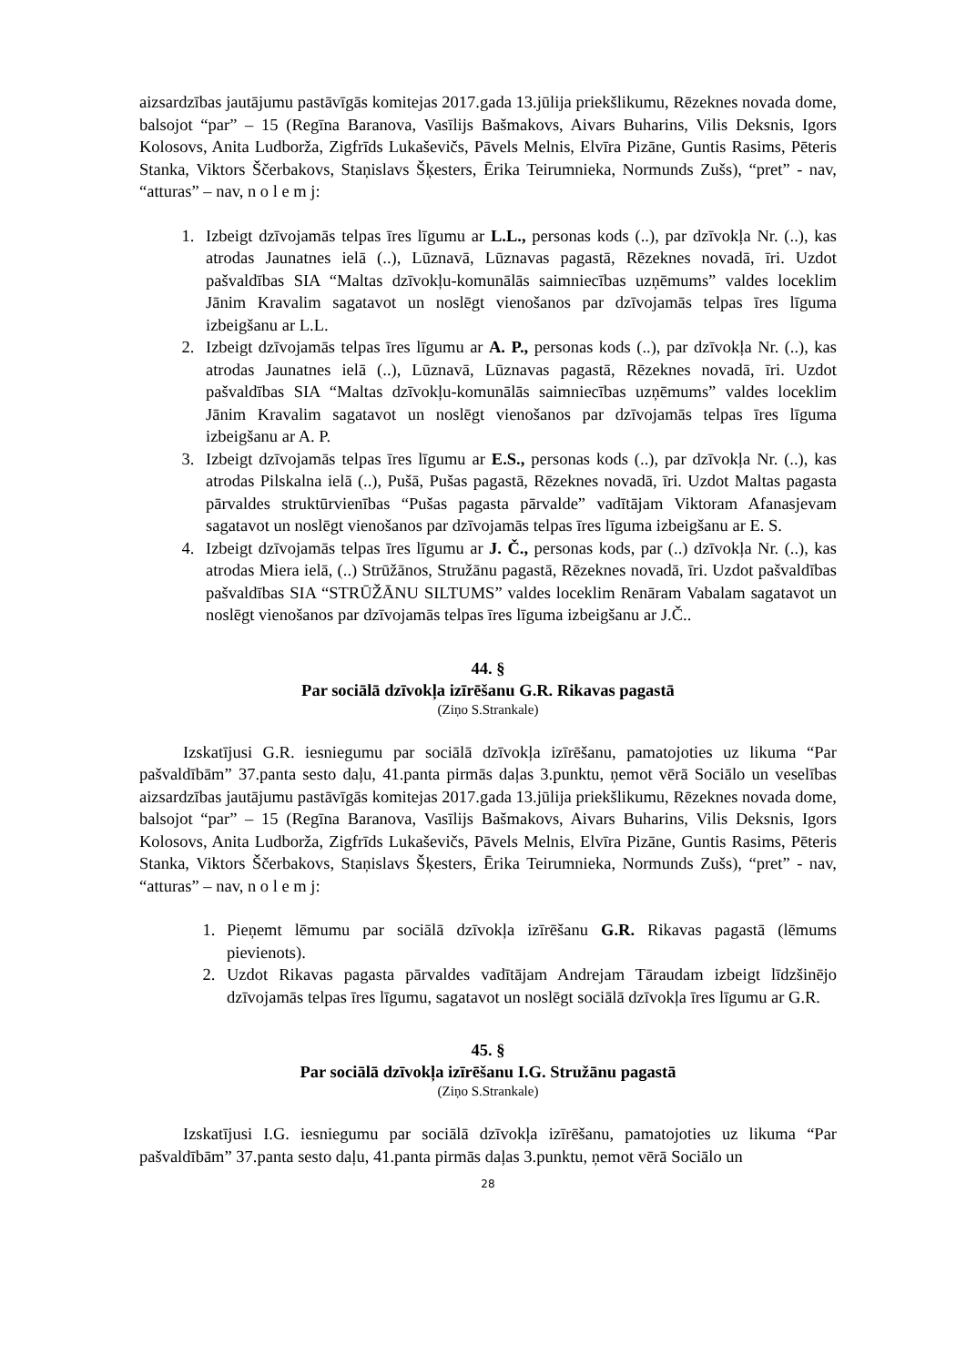aizsardzības jautājumu pastāvīgās komitejas 2017.gada 13.jūlija priekšlikumu, Rēzeknes novada dome, balsojot “par” – 15 (Regīna Baranova, Vasīlijs Bašmakovs, Aivars Buharins, Vilis Deksnis, Igors Kolosovs, Anita Ludborža, Zigfrīds Lukaševičs, Pāvels Melnis, Elvīra Pizāne, Guntis Rasims, Pēteris Stanka, Viktors Ščerbakovs, Staņislavs Šķesters, Ērika Teirumnieka, Normunds Zušs), “pret” - nav, “atturas” – nav, n o l e m j:
1. Izbeigt dzīvojamās telpas īres līgumu ar L.L., personas kods (..), par dzīvokļa Nr. (..), kas atrodas Jaunatnes ielā (..), Lūznavā, Lūznavas pagastā, Rēzeknes novadā, īri. Uzdot pašvaldības SIA “Maltas dzīvokļu-komunālās saimniecības uzņēmums” valdes loceklim Jānim Kravalim sagatavot un noslēgt vienošanos par dzīvojamās telpas īres līguma izbeigšanu ar L.L.
2. Izbeigt dzīvojamās telpas īres līgumu ar A. P., personas kods (..), par dzīvokļa Nr. (..), kas atrodas Jaunatnes ielā (..), Lūznavā, Lūznavas pagastā, Rēzeknes novadā, īri. Uzdot pašvaldības SIA “Maltas dzīvokļu-komunālās saimniecības uzņēmums” valdes loceklim Jānim Kravalim sagatavot un noslēgt vienošanos par dzīvojamās telpas īres līguma izbeigšanu ar A. P.
3. Izbeigt dzīvojamās telpas īres līgumu ar E.S., personas kods (..), par dzīvokļa Nr. (..), kas atrodas Pilskalna ielā (..), Pušā, Pušas pagastā, Rēzeknes novadā, īri. Uzdot Maltas pagasta pārvaldes struktūrvienības “Pušas pagasta pārvalde” vadītājam Viktoram Afanasjevam sagatavot un noslēgt vienošanos par dzīvojamās telpas īres līguma izbeigšanu ar E. S.
4. Izbeigt dzīvojamās telpas īres līgumu ar J. Č., personas kods, par (..) dzīvokļa Nr. (..), kas atrodas Miera ielā, (..) Strūžānos, Stružānu pagastā, Rēzeknes novadā, īri. Uzdot pašvaldības pašvaldības SIA “STRŪŽĀNU SILTUMS” valdes loceklim Renāram Vabalam sagatavot un noslēgt vienošanos par dzīvojamās telpas īres līguma izbeigšanu ar J.Č..
44. §
Par sociālā dzīvokļa izīrēšanu G.R. Rikavas pagastā
(Ziņo S.Strankale)
Izskatījusi G.R. iesniegumu par sociālā dzīvokļa izīrēšanu, pamatojoties uz likuma “Par pašvaldībām” 37.panta sesto daļu, 41.panta pirmās daļas 3.punktu, ņemot vērā Sociālo un veselības aizsardzības jautājumu pastāvīgās komitejas 2017.gada 13.jūlija priekšlikumu, Rēzeknes novada dome, balsojot “par” – 15 (Regīna Baranova, Vasīlijs Bašmakovs, Aivars Buharins, Vilis Deksnis, Igors Kolosovs, Anita Ludborža, Zigfrīds Lukaševičs, Pāvels Melnis, Elvīra Pizāne, Guntis Rasims, Pēteris Stanka, Viktors Ščerbakovs, Staņislavs Šķesters, Ērika Teirumnieka, Normunds Zušs), “pret” - nav, “atturas” – nav, n o l e m j:
1. Pieņemt lēmumu par sociālā dzīvokļa izīrēšanu G.R. Rikavas pagastā (lēmums pievienots).
2. Uzdot Rikavas pagasta pārvaldes vadītājam Andrejam Tāraudam izbeigt līdzšinējo dzīvojamās telpas īres līgumu, sagatavot un noslēgt sociālā dzīvokļa īres līgumu ar G.R.
45. §
Par sociālā dzīvokļa izīrēšanu I.G. Stružānu pagastā
(Ziņo S.Strankale)
Izskatījusi I.G. iesniegumu par sociālā dzīvokļa izīrēšanu, pamatojoties uz likuma “Par pašvaldībām” 37.panta sesto daļu, 41.panta pirmās daļas 3.punktu, ņemot vērā Sociālo un
28